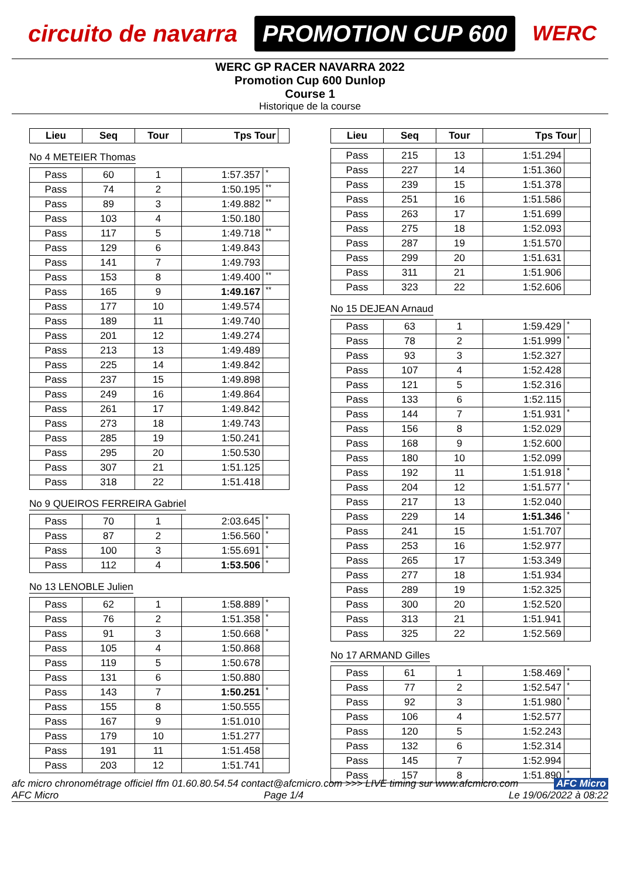circuito de navarra
PROMOTION CUP 600
WERC
WERC GP RACER NAVARRA 2022
Promotion Cup 600 Dunlop
Course 1
Historique de la course
| Lieu | Seq | Tour | Tps Tour | |
| --- | --- | --- | --- | --- |
No 4 METEIER Thomas
| Pass | 60 | 1 | 1:57.357 | * |
| Pass | 74 | 2 | 1:50.195 | ** |
| Pass | 89 | 3 | 1:49.882 | ** |
| Pass | 103 | 4 | 1:50.180 | |
| Pass | 117 | 5 | 1:49.718 | ** |
| Pass | 129 | 6 | 1:49.843 | |
| Pass | 141 | 7 | 1:49.793 | |
| Pass | 153 | 8 | 1:49.400 | ** |
| Pass | 165 | 9 | 1:49.167 | ** |
| Pass | 177 | 10 | 1:49.574 | |
| Pass | 189 | 11 | 1:49.740 | |
| Pass | 201 | 12 | 1:49.274 | |
| Pass | 213 | 13 | 1:49.489 | |
| Pass | 225 | 14 | 1:49.842 | |
| Pass | 237 | 15 | 1:49.898 | |
| Pass | 249 | 16 | 1:49.864 | |
| Pass | 261 | 17 | 1:49.842 | |
| Pass | 273 | 18 | 1:49.743 | |
| Pass | 285 | 19 | 1:50.241 | |
| Pass | 295 | 20 | 1:50.530 | |
| Pass | 307 | 21 | 1:51.125 | |
| Pass | 318 | 22 | 1:51.418 | |
No 9 QUEIROS FERREIRA Gabriel
| Pass | 70 | 1 | 2:03.645 | * |
| Pass | 87 | 2 | 1:56.560 | * |
| Pass | 100 | 3 | 1:55.691 | * |
| Pass | 112 | 4 | 1:53.506 | * |
No 13 LENOBLE Julien
| Pass | 62 | 1 | 1:58.889 | * |
| Pass | 76 | 2 | 1:51.358 | * |
| Pass | 91 | 3 | 1:50.668 | * |
| Pass | 105 | 4 | 1:50.868 | |
| Pass | 119 | 5 | 1:50.678 | |
| Pass | 131 | 6 | 1:50.880 | |
| Pass | 143 | 7 | 1:50.251 | * |
| Pass | 155 | 8 | 1:50.555 | |
| Pass | 167 | 9 | 1:51.010 | |
| Pass | 179 | 10 | 1:51.277 | |
| Pass | 191 | 11 | 1:51.458 | |
| Pass | 203 | 12 | 1:51.741 | |
| Lieu | Seq | Tour | Tps Tour | |
| --- | --- | --- | --- | --- |
| Pass | 215 | 13 | 1:51.294 | |
| Pass | 227 | 14 | 1:51.360 | |
| Pass | 239 | 15 | 1:51.378 | |
| Pass | 251 | 16 | 1:51.586 | |
| Pass | 263 | 17 | 1:51.699 | |
| Pass | 275 | 18 | 1:52.093 | |
| Pass | 287 | 19 | 1:51.570 | |
| Pass | 299 | 20 | 1:51.631 | |
| Pass | 311 | 21 | 1:51.906 | |
| Pass | 323 | 22 | 1:52.606 | |
No 15 DEJEAN Arnaud
| Pass | 63 | 1 | 1:59.429 | * |
| Pass | 78 | 2 | 1:51.999 | * |
| Pass | 93 | 3 | 1:52.327 | |
| Pass | 107 | 4 | 1:52.428 | |
| Pass | 121 | 5 | 1:52.316 | |
| Pass | 133 | 6 | 1:52.115 | |
| Pass | 144 | 7 | 1:51.931 | * |
| Pass | 156 | 8 | 1:52.029 | |
| Pass | 168 | 9 | 1:52.600 | |
| Pass | 180 | 10 | 1:52.099 | |
| Pass | 192 | 11 | 1:51.918 | * |
| Pass | 204 | 12 | 1:51.577 | * |
| Pass | 217 | 13 | 1:52.040 | |
| Pass | 229 | 14 | 1:51.346 | * |
| Pass | 241 | 15 | 1:51.707 | |
| Pass | 253 | 16 | 1:52.977 | |
| Pass | 265 | 17 | 1:53.349 | |
| Pass | 277 | 18 | 1:51.934 | |
| Pass | 289 | 19 | 1:52.325 | |
| Pass | 300 | 20 | 1:52.520 | |
| Pass | 313 | 21 | 1:51.941 | |
| Pass | 325 | 22 | 1:52.569 | |
No 17 ARMAND Gilles
| Pass | 61 | 1 | 1:58.469 | * |
| Pass | 77 | 2 | 1:52.547 | * |
| Pass | 92 | 3 | 1:51.980 | * |
| Pass | 106 | 4 | 1:52.577 | |
| Pass | 120 | 5 | 1:52.243 | |
| Pass | 132 | 6 | 1:52.314 | |
| Pass | 145 | 7 | 1:52.994 | |
| Pass | 157 | 8 | 1:51.890 | * |
afc micro chronométrage officiel ffm 01.60.80.54.54 contact@afcmicro.com >>> LIVE timing sur www.afcmicro.com AFC Micro
AFC Micro Page 1/4 Le 19/06/2022 à 08:22